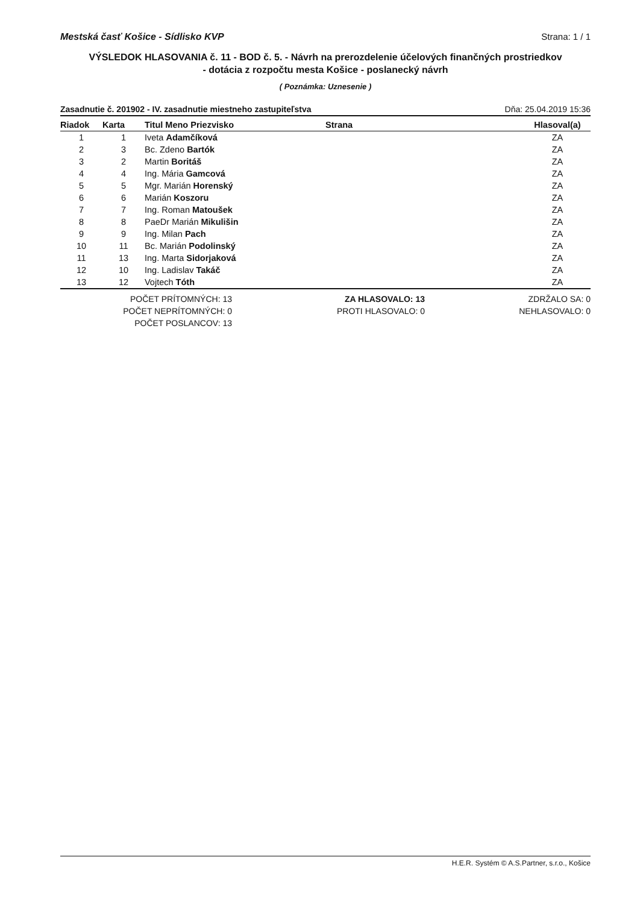Mestská časť Košice - Sídlisko KVP Strana: 1 / 1
VÝSLEDOK HLASOVANIA č. 11 - BOD č. 5. - Návrh na prerozdelenie účelových finančných prostriedkov
- dotácia z rozpočtu mesta Košice - poslanecký návrh
( Poznámka: Uznesenie )
Zasadnutie č. 201902 - IV. zasadnutie miestneho zastupiteľstva Dňa: 25.04.2019 15:36
| Riadok | Karta | Titul Meno Priezvisko | Strana | Hlasoval(a) |
| --- | --- | --- | --- | --- |
| 1 | 1 | Iveta Adamčíková | | ZA |
| 2 | 3 | Bc. Zdeno Bartók | | ZA |
| 3 | 2 | Martin Boritáš | | ZA |
| 4 | 4 | Ing. Mária Gamcová | | ZA |
| 5 | 5 | Mgr. Marián Horenský | | ZA |
| 6 | 6 | Marián Koszoru | | ZA |
| 7 | 7 | Ing. Roman Matoušek | | ZA |
| 8 | 8 | PaeDr Marián Mikulišin | | ZA |
| 9 | 9 | Ing. Milan Pach | | ZA |
| 10 | 11 | Bc. Marián Podolinský | | ZA |
| 11 | 13 | Ing. Marta Sidorjaková | | ZA |
| 12 | 10 | Ing. Ladislav Takáč | | ZA |
| 13 | 12 | Vojtech Tóth | | ZA |
POČET PRÍTOMNÝCH: 13
POČET NEPRÍTOMNÝCH: 0
POČET POSLANCOV: 13
ZA HLASOVALO: 13
PROTI HLASOVALO: 0
ZDRŽALO SA: 0
NEHLASOVALO: 0
H.E.R. Systém © A.S.Partner, s.r.o., Košice